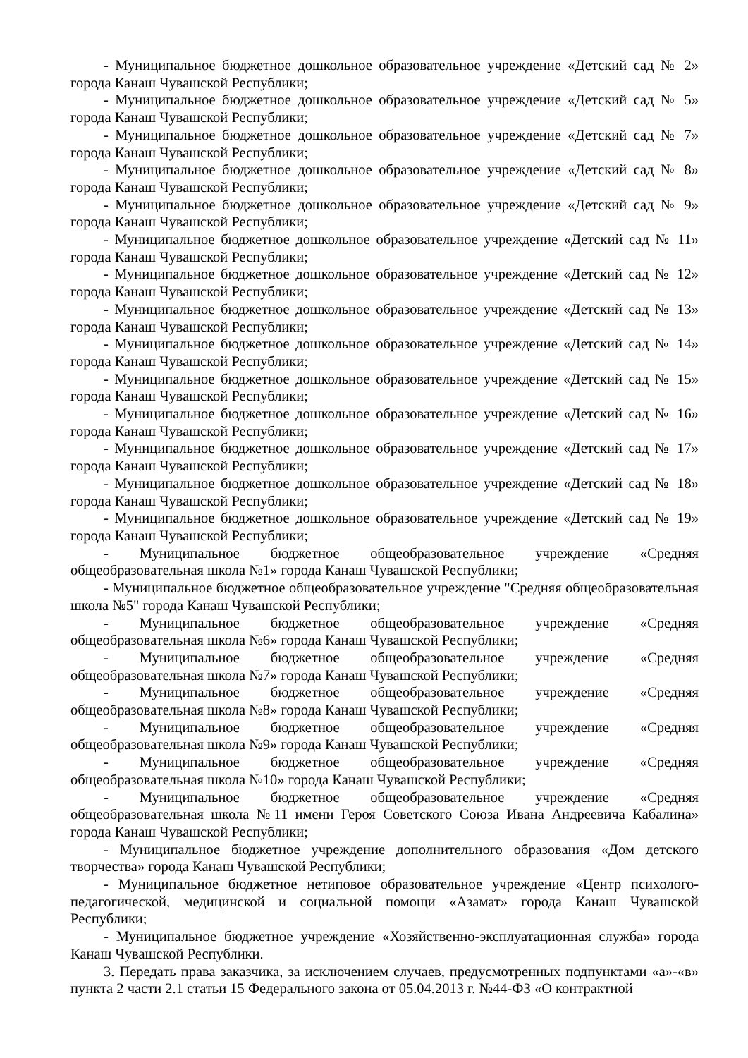- Муниципальное бюджетное дошкольное образовательное учреждение «Детский сад № 2» города Канаш Чувашской Республики;
- Муниципальное бюджетное дошкольное образовательное учреждение «Детский сад № 5» города Канаш Чувашской Республики;
- Муниципальное бюджетное дошкольное образовательное учреждение «Детский сад № 7» города Канаш Чувашской Республики;
- Муниципальное бюджетное дошкольное образовательное учреждение «Детский сад № 8» города Канаш Чувашской Республики;
- Муниципальное бюджетное дошкольное образовательное учреждение «Детский сад № 9» города Канаш Чувашской Республики;
- Муниципальное бюджетное дошкольное образовательное учреждение «Детский сад № 11» города Канаш Чувашской Республики;
- Муниципальное бюджетное дошкольное образовательное учреждение «Детский сад № 12» города Канаш Чувашской Республики;
- Муниципальное бюджетное дошкольное образовательное учреждение «Детский сад № 13» города Канаш Чувашской Республики;
- Муниципальное бюджетное дошкольное образовательное учреждение «Детский сад № 14» города Канаш Чувашской Республики;
- Муниципальное бюджетное дошкольное образовательное учреждение «Детский сад № 15» города Канаш Чувашской Республики;
- Муниципальное бюджетное дошкольное образовательное учреждение «Детский сад № 16» города Канаш Чувашской Республики;
- Муниципальное бюджетное дошкольное образовательное учреждение «Детский сад № 17» города Канаш Чувашской Республики;
- Муниципальное бюджетное дошкольное образовательное учреждение «Детский сад № 18» города Канаш Чувашской Республики;
- Муниципальное бюджетное дошкольное образовательное учреждение «Детский сад № 19» города Канаш Чувашской Республики;
- Муниципальное бюджетное общеобразовательное учреждение «Средняя общеобразовательная школа №1» города Канаш Чувашской Республики;
- Муниципальное бюджетное общеобразовательное учреждение "Средняя общеобразовательная школа №5" города Канаш Чувашской Республики;
- Муниципальное бюджетное общеобразовательное учреждение «Средняя общеобразовательная школа №6» города Канаш Чувашской Республики;
- Муниципальное бюджетное общеобразовательное учреждение «Средняя общеобразовательная школа №7» города Канаш Чувашской Республики;
- Муниципальное бюджетное общеобразовательное учреждение «Средняя общеобразовательная школа №8» города Канаш Чувашской Республики;
- Муниципальное бюджетное общеобразовательное учреждение «Средняя общеобразовательная школа №9» города Канаш Чувашской Республики;
- Муниципальное бюджетное общеобразовательное учреждение «Средняя общеобразовательная школа №10» города Канаш Чувашской Республики;
- Муниципальное бюджетное общеобразовательное учреждение «Средняя общеобразовательная школа №11 имени Героя Советского Союза Ивана Андреевича Кабалина» города Канаш Чувашской Республики;
- Муниципальное бюджетное учреждение дополнительного образования «Дом детского творчества» города Канаш Чувашской Республики;
- Муниципальное бюджетное нетиповое образовательное учреждение «Центр психолого-педагогической, медицинской и социальной помощи «Азамат» города Канаш Чувашской Республики;
- Муниципальное бюджетное учреждение «Хозяйственно-эксплуатационная служба» города Канаш Чувашской Республики.
3. Передать права заказчика, за исключением случаев, предусмотренных подпунктами «а»-«в» пункта 2 части 2.1 статьи 15 Федерального закона от 05.04.2013 г. №44-ФЗ «О контрактной